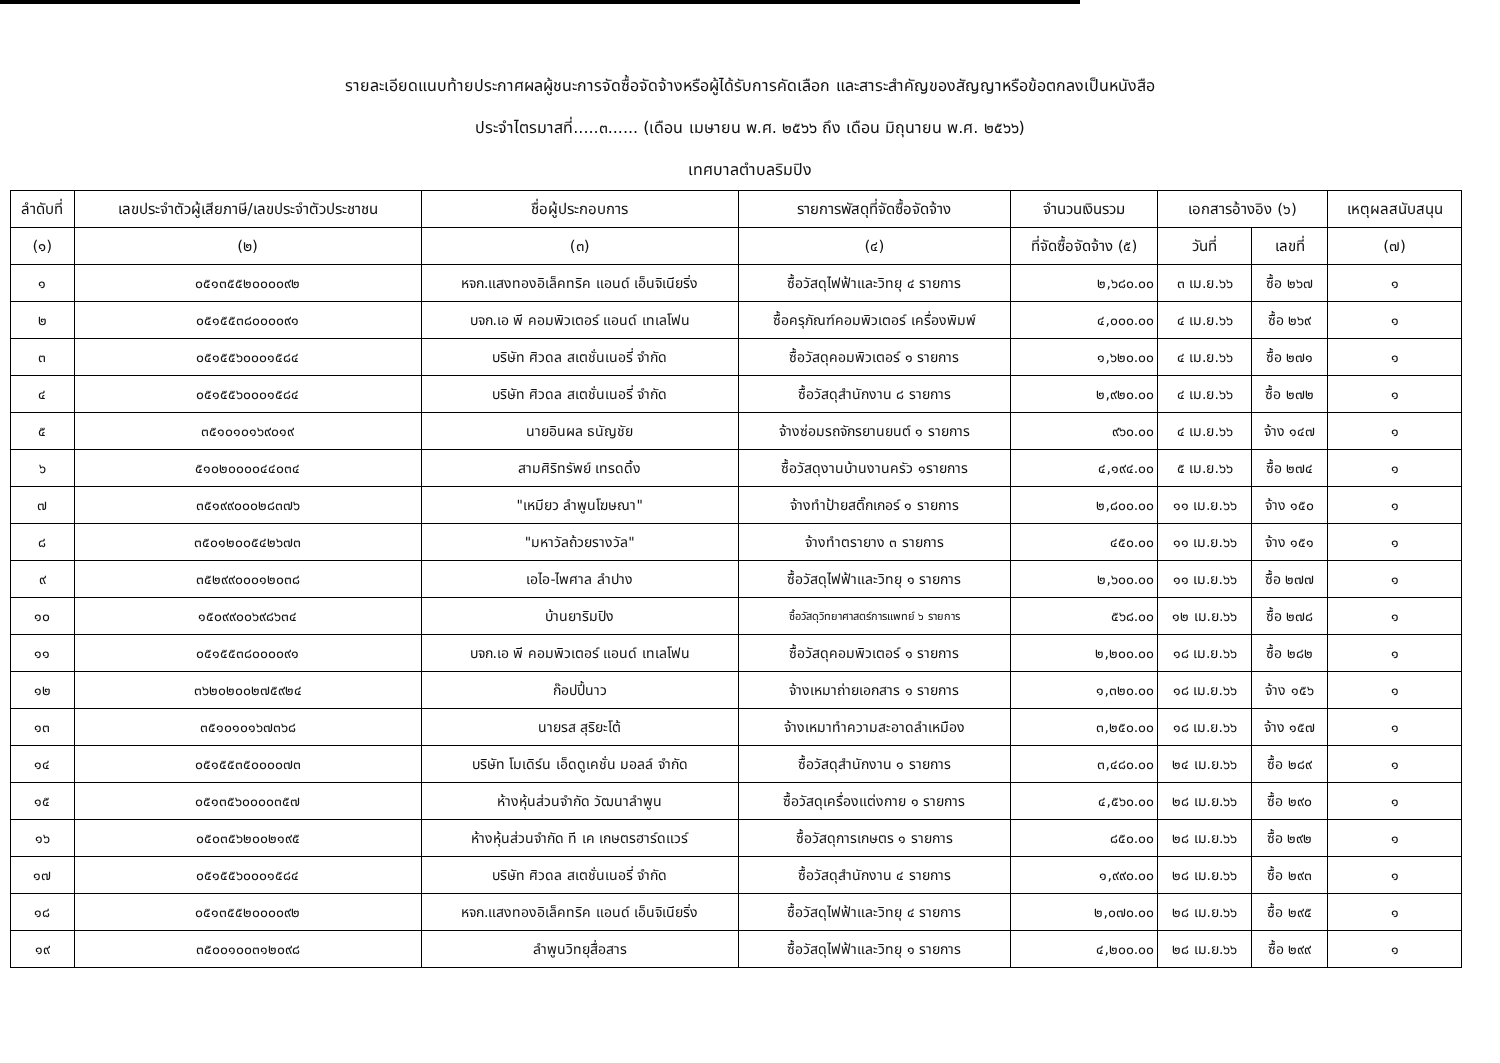รายละเอียดแนบท้ายประกาศผลผู้ชนะการจัดซื้อจัดจ้างหรือผู้ได้รับการคัดเลือก และสาระสำคัญของสัญญาหรือข้อตกลงเป็นหนังสือ
ประจำไตรมาสที่.....๓...... (เดือน เมษายน พ.ศ. ๒๕๖๖ ถึง เดือน มิถุนายน พ.ศ. ๒๕๖๖)
เทศบาลตำบลริมปิง
| ลำดับที่ | เลขประจำตัวผู้เสียภาษี/เลขประจำตัวประชาชน | ชื่อผู้ประกอบการ | รายการพัสดุที่จัดซื้อจัดจ้าง | จำนวนเงินรวม | เอกสารอ้างอิง (๖) | | เหตุผลสนับสนุน |
| --- | --- | --- | --- | --- | --- | --- | --- |
| (๑) | (๒) | (๓) | (๔) | ที่จัดซื้อจัดจ้าง (๕) | วันที่ | เลขที่ | (๗) |
| ๑ | ๐๕๑๓๕๕๒๐๐๐๐๙๒ | หจก.แสงทองอิเล็คทริค แอนด์ เอ็นจิเนียริ่ง | ซื้อวัสดุไฟฟ้าและวิทยุ ๔ รายการ | ๒,๖๘๐.๐๐ | ๓ เม.ย.๖๖ | ซื้อ ๒๖๗ | ๑ |
| ๒ | ๐๕๑๕๕๓๘๐๐๐๐๙๑ | บจก.เอ พี คอมพิวเตอร์ แอนด์ เทเลโฟน | ซื้อครุภัณฑ์คอมพิวเตอร์ เครื่องพิมพ์ | ๔,๐๐๐.๐๐ | ๔ เม.ย.๖๖ | ซื้อ ๒๖๙ | ๑ |
| ๓ | ๐๕๑๕๕๖๐๐๐๑๕๘๔ | บริษัท ศิวดล สเตชั่นเนอรี่ จำกัด | ซื้อวัสดุคอมพิวเตอร์ ๑ รายการ | ๑,๖๒๐.๐๐ | ๔ เม.ย.๖๖ | ซื้อ ๒๗๑ | ๑ |
| ๔ | ๐๕๑๕๕๖๐๐๐๑๕๘๔ | บริษัท ศิวดล สเตชั่นเนอรี่ จำกัด | ซื้อวัสดุสำนักงาน ๘ รายการ | ๒,๙๒๐.๐๐ | ๔ เม.ย.๖๖ | ซื้อ ๒๗๒ | ๑ |
| ๕ | ๓๕๑๐๑๐๑๖๙๐๑๙ | นายอินผล ธนัญชัย | จ้างซ่อมรถจักรยานยนต์ ๑ รายการ | ๙๖๐.๐๐ | ๔ เม.ย.๖๖ | จ้าง ๑๔๗ | ๑ |
| ๖ | ๕๑๐๒๐๐๐๐๔๔๐๓๔ | สามศิริทรัพย์ เทรดดิ้ง | ซื้อวัสดุงานบ้านงานครัว ๑รายการ | ๔,๑๙๔.๐๐ | ๕ เม.ย.๖๖ | ซื้อ ๒๗๔ | ๑ |
| ๗ | ๓๕๑๙๙๐๐๐๒๘๓๗๖ | "เหมียว ลำพูนโฆษณา" | จ้างทำป้ายสติ๊กเกอร์ ๑ รายการ | ๒,๘๐๐.๐๐ | ๑๑ เม.ย.๖๖ | จ้าง ๑๕๐ | ๑ |
| ๘ | ๓๕๐๑๒๐๐๕๔๒๖๗๓ | "มหาวัลถ้วยรางวัล" | จ้างทำตรายาง ๓ รายการ | ๔๕๐.๐๐ | ๑๑ เม.ย.๖๖ | จ้าง ๑๕๑ | ๑ |
| ๙ | ๓๕๒๙๙๐๐๐๑๒๐๓๘ | เอไอ-ไพศาล ลำปาง | ซื้อวัสดุไฟฟ้าและวิทยุ ๑ รายการ | ๒,๖๐๐.๐๐ | ๑๑ เม.ย.๖๖ | ซื้อ ๒๗๗ | ๑ |
| ๑๐ | ๑๕๐๙๙๐๐๖๙๘๖๓๔ | บ้านยาริมปิง | ซื้อวัสดุวิทยาศาสตร์การแพทย์ ๖ รายการ | ๕๖๘.๐๐ | ๑๒ เม.ย.๖๖ | ซื้อ ๒๗๘ | ๑ |
| ๑๑ | ๐๕๑๕๕๓๘๐๐๐๐๙๑ | บจก.เอ พี คอมพิวเตอร์ แอนด์ เทเลโฟน | ซื้อวัสดุคอมพิวเตอร์ ๑ รายการ | ๒,๒๐๐.๐๐ | ๑๘ เม.ย.๖๖ | ซื้อ ๒๘๒ | ๑ |
| ๑๒ | ๓๖๒๐๒๐๐๒๗๕๙๒๔ | ก๊อปปี้นาว | จ้างเหมาถ่ายเอกสาร ๑ รายการ | ๑,๓๒๐.๐๐ | ๑๘ เม.ย.๖๖ | จ้าง ๑๕๖ | ๑ |
| ๑๓ | ๓๕๑๐๑๐๑๖๗๓๖๘ | นายรส สุริยะโต้ | จ้างเหมาทำความสะอาดลำเหมือง | ๓,๒๕๐.๐๐ | ๑๘ เม.ย.๖๖ | จ้าง ๑๕๗ | ๑ |
| ๑๔ | ๐๕๑๕๕๓๕๐๐๐๐๗๓ | บริษัท โมเดิร์น เอ็ดดูเคชั่น มอลล์ จำกัด | ซื้อวัสดุสำนักงาน ๑ รายการ | ๓,๔๘๐.๐๐ | ๒๔ เม.ย.๖๖ | ซื้อ ๒๘๙ | ๑ |
| ๑๕ | ๐๕๑๓๕๖๐๐๐๐๓๕๗ | ห้างหุ้นส่วนจำกัด วัฒนาลำพูน | ซื้อวัสดุเครื่องแต่งกาย ๑ รายการ | ๔,๕๖๐.๐๐ | ๒๘ เม.ย.๖๖ | ซื้อ ๒๙๐ | ๑ |
| ๑๖ | ๐๕๐๓๕๖๒๐๐๒๑๙๕ | ห้างหุ้นส่วนจำกัด ที เค เกษตรฮาร์ดแวร์ | ซื้อวัสดุการเกษตร ๑ รายการ | ๘๕๐.๐๐ | ๒๘ เม.ย.๖๖ | ซื้อ ๒๙๒ | ๑ |
| ๑๗ | ๐๕๑๕๕๖๐๐๐๑๕๘๔ | บริษัท ศิวดล สเตชั่นเนอรี่ จำกัด | ซื้อวัสดุสำนักงาน ๔ รายการ | ๑,๙๙๐.๐๐ | ๒๘ เม.ย.๖๖ | ซื้อ ๒๙๓ | ๑ |
| ๑๘ | ๐๕๑๓๕๕๒๐๐๐๐๙๒ | หจก.แสงทองอิเล็คทริค แอนด์ เอ็นจิเนียริ่ง | ซื้อวัสดุไฟฟ้าและวิทยุ ๔ รายการ | ๒,๐๗๐.๐๐ | ๒๘ เม.ย.๖๖ | ซื้อ ๒๙๕ | ๑ |
| ๑๙ | ๓๕๐๐๑๐๐๓๑๒๐๙๘ | ลำพูนวิทยุสื่อสาร | ซื้อวัสดุไฟฟ้าและวิทยุ ๑ รายการ | ๔,๒๐๐.๐๐ | ๒๘ เม.ย.๖๖ | ซื้อ ๒๙๙ | ๑ |